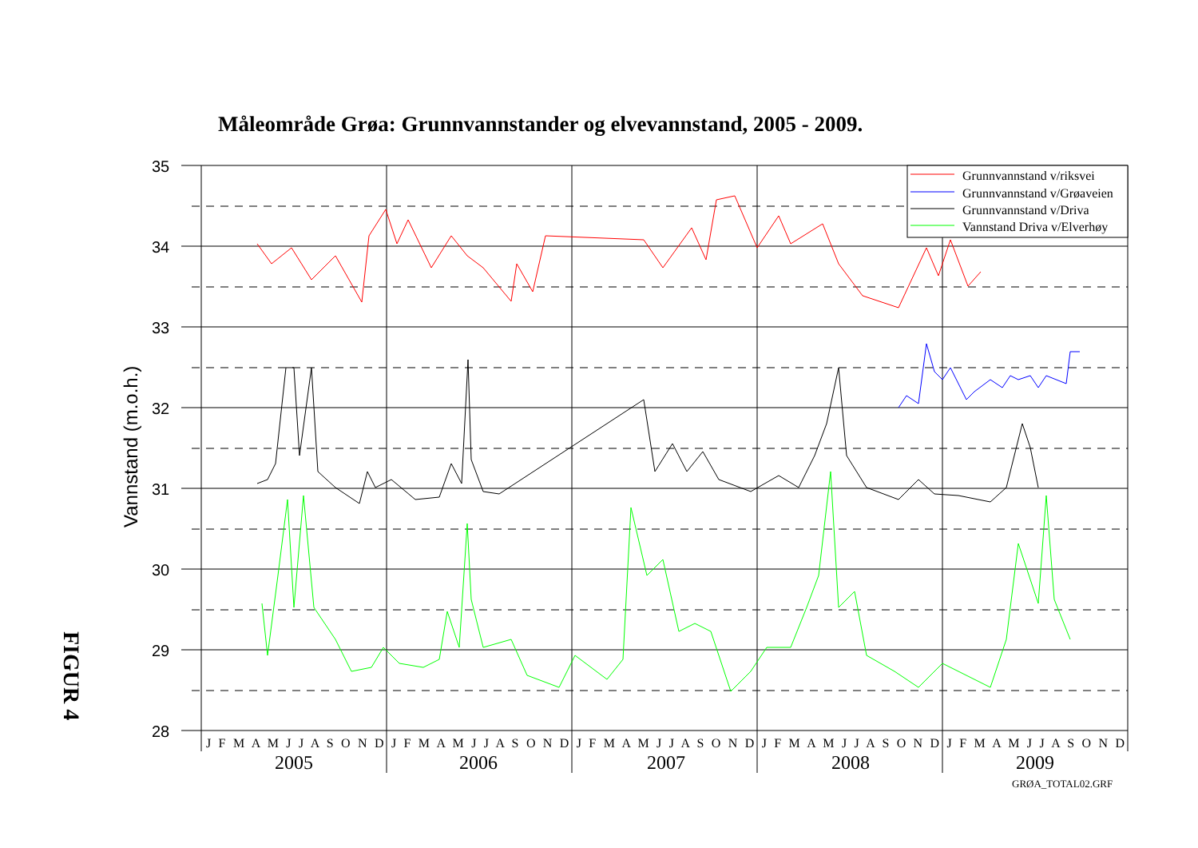Måleområde Grøa: Grunnvannstander og elvevannstand, 2005 - 2009.
Vannstand (m.o.h.)
FIGUR 4
35
34
33
32
31
30
29
28
2005
2006
2007
2008
2009
J F M A M J J A S O N D J F M A M J J A S O N D J F M A M J J A S O N D J F M A M J J A S O N D J F M A M J J A S O N D
Grunnvannstand v/riksvei
Grunnvannstand v/Grøaveien
Grunnvannstand v/Driva
Vannstand Driva v/Elverhøy
GRØA_TOTAL02.GRF